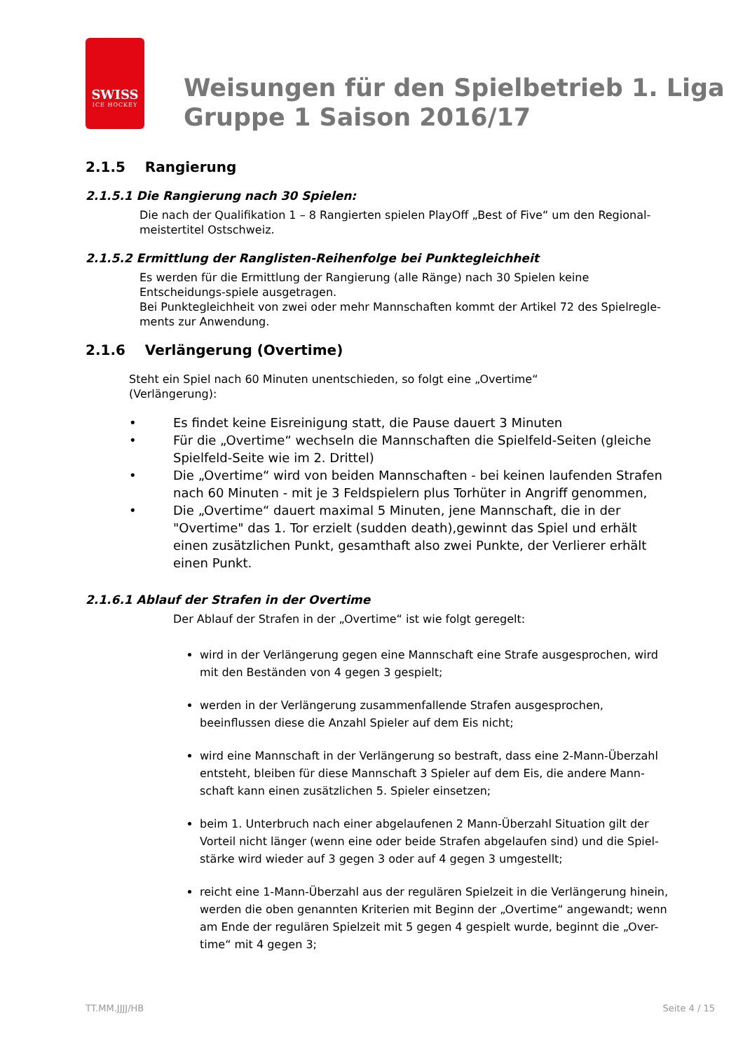SWISS
ICE HOCKEY
Weisungen für den Spielbetrieb 1. Liga
Gruppe 1 Saison 2016/17
2.1.5 Rangierung
2.1.5.1 Die Rangierung nach 30 Spielen:
Die nach der Qualifikation 1 – 8 Rangierten spielen PlayOff „Best of Five“ um den Regional-meistertitel Ostschweiz.
2.1.5.2 Ermittlung der Ranglisten-Reihenfolge bei Punktegleichheit
Es werden für die Ermittlung der Rangierung (alle Ränge) nach 30 Spielen keine Entscheidungs-spiele ausgetragen.
Bei Punktegleichheit von zwei oder mehr Mannschaften kommt der Artikel 72 des Spielregle-ments zur Anwendung.
2.1.6 Verlängerung (Overtime)
Steht ein Spiel nach 60 Minuten unentschieden, so folgt eine „Overtime“
(Verlängerung):
• Es findet keine Eisreinigung statt, die Pause dauert 3 Minuten
• Für die „Overtime“ wechseln die Mannschaften die Spielfeld-Seiten (gleiche Spielfeld-Seite wie im 2. Drittel)
• Die „Overtime“ wird von beiden Mannschaften - bei keinen laufenden Strafen nach 60 Minuten - mit je 3 Feldspielern plus Torhüter in Angriff genommen,
• Die „Overtime“ dauert maximal 5 Minuten, jene Mannschaft, die in der "Overtime" das 1. Tor erzielt (sudden death),gewinnt das Spiel und erhält einen zusätzlichen Punkt, gesamthaft also zwei Punkte, der Verlierer erhält einen Punkt.
2.1.6.1 Ablauf der Strafen in der Overtime
Der Ablauf der Strafen in der „Overtime“ ist wie folgt geregelt:
wird in der Verlängerung gegen eine Mannschaft eine Strafe ausgesprochen, wird mit den Beständen von 4 gegen 3 gespielt;
werden in der Verlängerung zusammenfallende Strafen ausgesprochen, beeinflussen diese die Anzahl Spieler auf dem Eis nicht;
wird eine Mannschaft in der Verlängerung so bestraft, dass eine 2-Mann-Überzahl entsteht, bleiben für diese Mannschaft 3 Spieler auf dem Eis, die andere Mann-schaft kann einen zusätzlichen 5. Spieler einsetzen;
beim 1. Unterbruch nach einer abgelaufenen 2 Mann-Überzahl Situation gilt der Vorteil nicht länger (wenn eine oder beide Strafen abgelaufen sind) und die Spiel-stärke wird wieder auf 3 gegen 3 oder auf 4 gegen 3 umgestellt;
reicht eine 1-Mann-Überzahl aus der regulären Spielzeit in die Verlängerung hinein, werden die oben genannten Kriterien mit Beginn der „Overtime“ angewandt; wenn am Ende der regulären Spielzeit mit 5 gegen 4 gespielt wurde, beginnt die „Over-time“ mit 4 gegen 3;
TT.MM.JJJJ/HB Seite 4 / 15